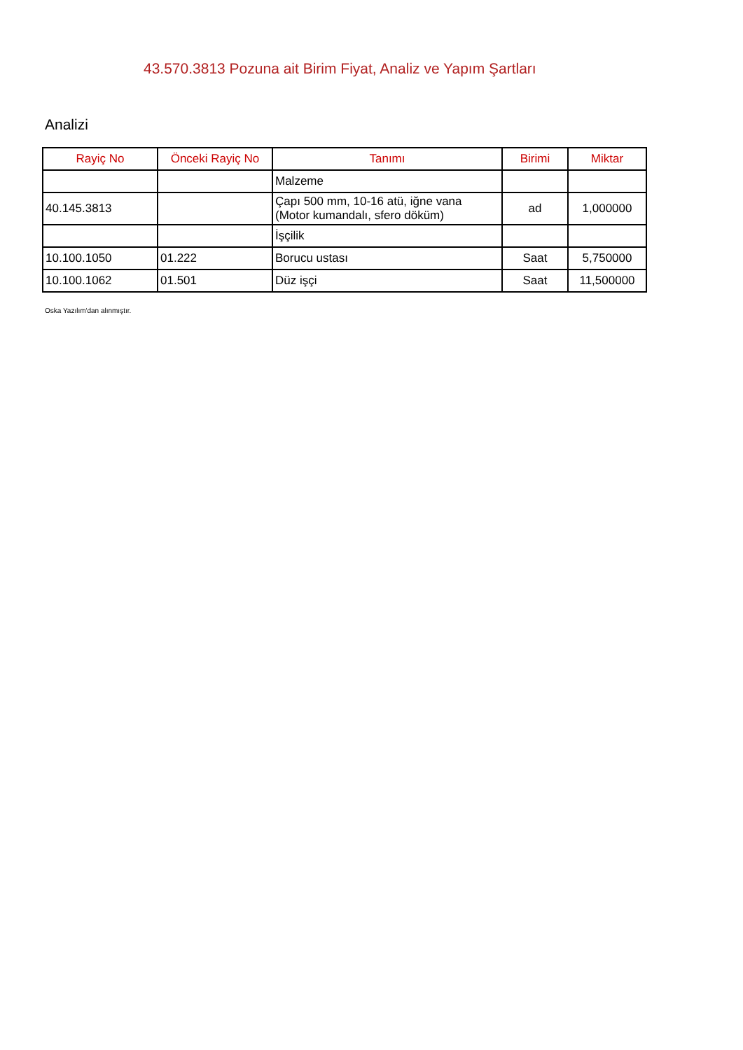43.570.3813 Pozuna ait Birim Fiyat, Analiz ve Yapım Şartları
Analizi
| Rayiç No | Önceki Rayiç No | Tanımı | Birimi | Miktar |
| --- | --- | --- | --- | --- |
| | | Malzeme | | |
| 40.145.3813 | | Çapı 500 mm, 10-16 atü, iğne vana (Motor kumandalı, sfero döküm) | ad | 1,000000 |
| | | İşçilik | | |
| 10.100.1050 | 01.222 | Borucu ustası | Saat | 5,750000 |
| 10.100.1062 | 01.501 | Düz işçi | Saat | 11,500000 |
Oska Yazılım'dan alınmıştır.